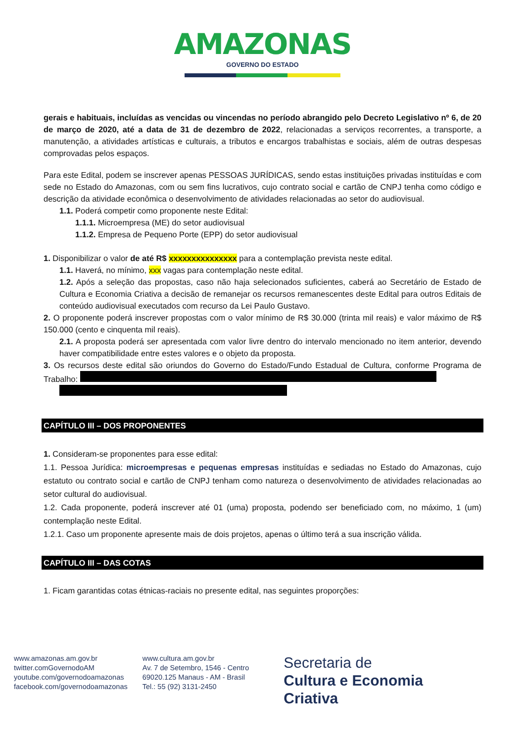AMAZONAS
GOVERNO DO ESTADO
gerais e habituais, incluídas as vencidas ou vincendas no período abrangido pelo Decreto Legislativo nº 6, de 20 de março de 2020, até a data de 31 de dezembro de 2022, relacionadas a serviços recorrentes, a transporte, a manutenção, a atividades artísticas e culturais, a tributos e encargos trabalhistas e sociais, além de outras despesas comprovadas pelos espaços.
Para este Edital, podem se inscrever apenas PESSOAS JURÍDICAS, sendo estas instituições privadas instituídas e com sede no Estado do Amazonas, com ou sem fins lucrativos, cujo contrato social e cartão de CNPJ tenha como código e descrição da atividade econômica o desenvolvimento de atividades relacionadas ao setor do audiovisual.
1.1. Poderá competir como proponente neste Edital:
1.1.1. Microempresa (ME) do setor audiovisual
1.1.2. Empresa de Pequeno Porte (EPP) do setor audiovisual
1. Disponibilizar o valor de até R$ xxxxxxxxxxxxxxx para a contemplação prevista neste edital.
1.1. Haverá, no mínimo, xxx vagas para contemplação neste edital.
1.2. Após a seleção das propostas, caso não haja selecionados suficientes, caberá ao Secretário de Estado de Cultura e Economia Criativa a decisão de remanejar os recursos remanescentes deste Edital para outros Editais de conteúdo audiovisual executados com recurso da Lei Paulo Gustavo.
2. O proponente poderá inscrever propostas com o valor mínimo de R$ 30.000 (trinta mil reais) e valor máximo de R$ 150.000 (cento e cinquenta mil reais).
2.1. A proposta poderá ser apresentada com valor livre dentro do intervalo mencionado no item anterior, devendo haver compatibilidade entre estes valores e o objeto da proposta.
3. Os recursos deste edital são oriundos do Governo do Estado/Fundo Estadual de Cultura, conforme Programa de Trabalho:
CAPÍTULO III – DOS PROPONENTES
1. Consideram-se proponentes para esse edital:
1.1. Pessoa Jurídica: microempresas e pequenas empresas instituídas e sediadas no Estado do Amazonas, cujo estatuto ou contrato social e cartão de CNPJ tenham como natureza o desenvolvimento de atividades relacionadas ao setor cultural do audiovisual.
1.2. Cada proponente, poderá inscrever até 01 (uma) proposta, podendo ser beneficiado com, no máximo, 1 (um) contemplação neste Edital.
1.2.1. Caso um proponente apresente mais de dois projetos, apenas o último terá a sua inscrição válida.
CAPÍTULO III – DAS COTAS
1. Ficam garantidas cotas étnicas-raciais no presente edital, nas seguintes proporções:
www.amazonas.am.gov.br
twitter.comGovernodoAM
youtube.com/governodoamazonas
facebook.com/governodoamazonas
www.cultura.am.gov.br
Av. 7 de Setembro, 1546 - Centro
69020.125 Manaus - AM - Brasil
Tel.: 55 (92) 3131-2450
Secretaria de
Cultura e Economia
Criativa